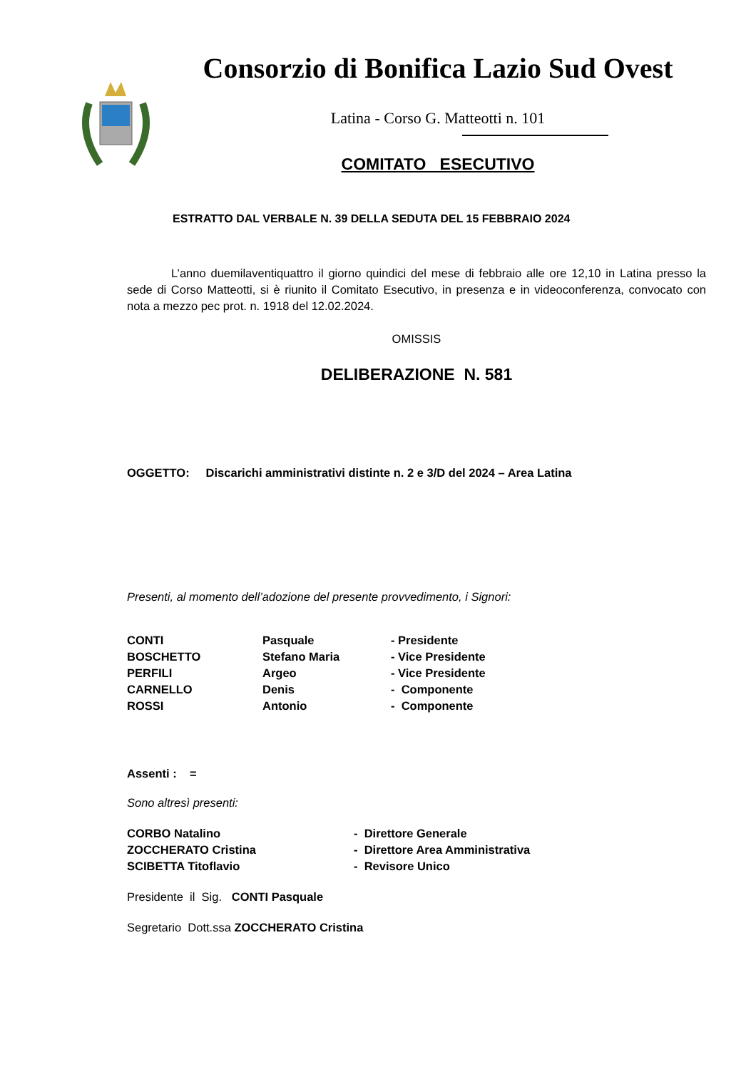Consorzio di Bonifica Lazio Sud Ovest
Latina - Corso G. Matteotti n. 101
COMITATO ESECUTIVO
ESTRATTO DAL VERBALE N. 39 DELLA SEDUTA DEL 15 FEBBRAIO 2024
L’anno duemilaventiquattro il giorno quindici del mese di febbraio alle ore 12,10 in Latina presso la sede di Corso Matteotti, si è riunito il Comitato Esecutivo, in presenza e in videoconferenza, convocato con nota a mezzo pec prot. n. 1918 del 12.02.2024.
OMISSIS
DELIBERAZIONE N. 581
OGGETTO: Discarichi amministrativi distinte n. 2 e 3/D del 2024 – Area Latina
Presenti, al momento dell’adozione del presente provvedimento, i Signori:
| CONTI | Pasquale | - Presidente |
| BOSCHETTO | Stefano Maria | - Vice Presidente |
| PERFILI | Argeo | - Vice Presidente |
| CARNELLO | Denis | - Componente |
| ROSSI | Antonio | - Componente |
Assenti : =
Sono altresì presenti:
| CORBO Natalino | - Direttore Generale |
| ZOCCHERATO Cristina | - Direttore Area Amministrativa |
| SCIBETTA Titoflavio | - Revisore Unico |
Presidente il Sig. CONTI Pasquale
Segretario Dott.ssa ZOCCHERATO Cristina